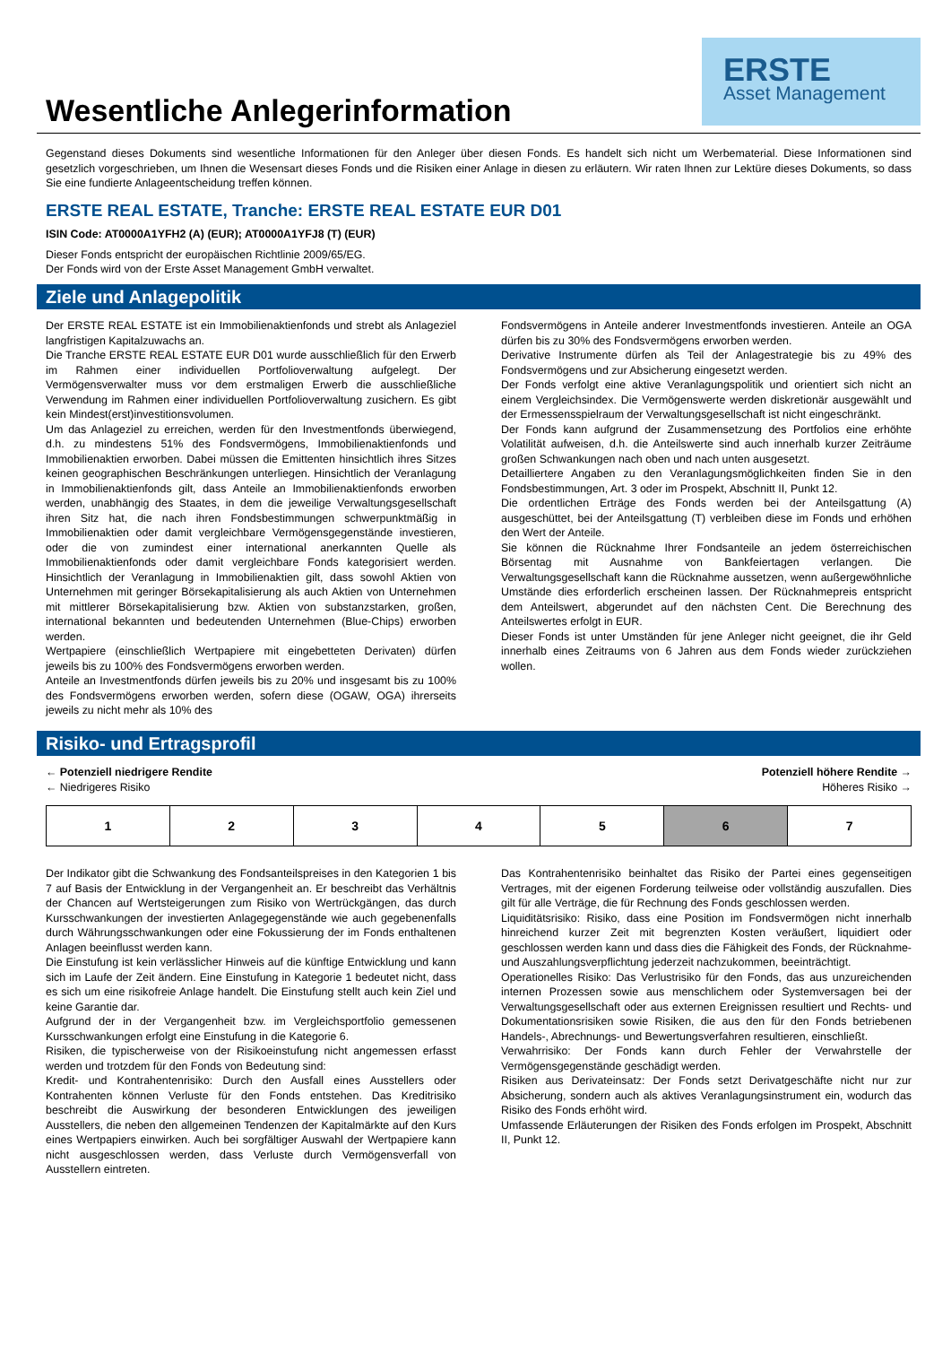Wesentliche Anlegerinformation
ERSTE
Asset Management
Gegenstand dieses Dokuments sind wesentliche Informationen für den Anleger über diesen Fonds. Es handelt sich nicht um Werbematerial. Diese Informationen sind gesetzlich vorgeschrieben, um Ihnen die Wesensart dieses Fonds und die Risiken einer Anlage in diesen zu erläutern. Wir raten Ihnen zur Lektüre dieses Dokuments, so dass Sie eine fundierte Anlageentscheidung treffen können.
ERSTE REAL ESTATE, Tranche: ERSTE REAL ESTATE EUR D01
ISIN Code: AT0000A1YFH2 (A) (EUR); AT0000A1YFJ8 (T) (EUR)
Dieser Fonds entspricht der europäischen Richtlinie 2009/65/EG.
Der Fonds wird von der Erste Asset Management GmbH verwaltet.
Ziele und Anlagepolitik
Der ERSTE REAL ESTATE ist ein Immobilienaktienfonds und strebt als Anlageziel langfristigen Kapitalzuwachs an.
Die Tranche ERSTE REAL ESTATE EUR D01 wurde ausschließlich für den Erwerb im Rahmen einer individuellen Portfolioverwaltung aufgelegt. Der Vermögensverwalter muss vor dem erstmaligen Erwerb die ausschließliche Verwendung im Rahmen einer individuellen Portfolioverwaltung zusichern. Es gibt kein Mindest(erst)investitionsvolumen.
Um das Anlageziel zu erreichen, werden für den Investmentfonds überwiegend, d.h. zu mindestens 51% des Fondsvermögens, Immobilienaktienfonds und Immobilienaktien erworben. Dabei müssen die Emittenten hinsichtlich ihres Sitzes keinen geographischen Beschränkungen unterliegen. Hinsichtlich der Veranlagung in Immobilienaktienfonds gilt, dass Anteile an Immobilienaktienfonds erworben werden, unabhängig des Staates, in dem die jeweilige Verwaltungsgesellschaft ihren Sitz hat, die nach ihren Fondsbestimmungen schwerpunktmäßig in Immobilienaktien oder damit vergleichbare Vermögensgegenstände investieren, oder die von zumindest einer international anerkannten Quelle als Immobilienaktienfonds oder damit vergleichbare Fonds kategorisiert werden. Hinsichtlich der Veranlagung in Immobilienaktien gilt, dass sowohl Aktien von Unternehmen mit geringer Börsekapitalisierung als auch Aktien von Unternehmen mit mittlerer Börsekapitalisierung bzw. Aktien von substanzstarken, großen, international bekannten und bedeutenden Unternehmen (Blue-Chips) erworben werden.
Wertpapiere (einschließlich Wertpapiere mit eingebetteten Derivaten) dürfen jeweils bis zu 100% des Fondsvermögens erworben werden.
Anteile an Investmentfonds dürfen jeweils bis zu 20% und insgesamt bis zu 100% des Fondsvermögens erworben werden, sofern diese (OGAW, OGA) ihrerseits jeweils zu nicht mehr als 10% des
Fondsvermögens in Anteile anderer Investmentfonds investieren. Anteile an OGA dürfen bis zu 30% des Fondsvermögens erworben werden.
Derivative Instrumente dürfen als Teil der Anlagestrategie bis zu 49% des Fondsvermögens und zur Absicherung eingesetzt werden.
Der Fonds verfolgt eine aktive Veranlagungspolitik und orientiert sich nicht an einem Vergleichsindex. Die Vermögenswerte werden diskretionär ausgewählt und der Ermessensspielraum der Verwaltungsgesellschaft ist nicht eingeschränkt.
Der Fonds kann aufgrund der Zusammensetzung des Portfolios eine erhöhte Volatilität aufweisen, d.h. die Anteilswerte sind auch innerhalb kurzer Zeiträume großen Schwankungen nach oben und nach unten ausgesetzt.
Detailliertere Angaben zu den Veranlagungsmöglichkeiten finden Sie in den Fondsbestimmungen, Art. 3 oder im Prospekt, Abschnitt II, Punkt 12.
Die ordentlichen Erträge des Fonds werden bei der Anteilsgattung (A) ausgeschüttet, bei der Anteilsgattung (T) verbleiben diese im Fonds und erhöhen den Wert der Anteile.
Sie können die Rücknahme Ihrer Fondsanteile an jedem österreichischen Börsentag mit Ausnahme von Bankfeiertagen verlangen. Die Verwaltungsgesellschaft kann die Rücknahme aussetzen, wenn außergewöhnliche Umstände dies erforderlich erscheinen lassen. Der Rücknahmepreis entspricht dem Anteilswert, abgerundet auf den nächsten Cent. Die Berechnung des Anteilswertes erfolgt in EUR.
Dieser Fonds ist unter Umständen für jene Anleger nicht geeignet, die ihr Geld innerhalb eines Zeitraums von 6 Jahren aus dem Fonds wieder zurückziehen wollen.
Risiko- und Ertragsprofil
← Potenziell niedrigere Rendite
← Niedrigeres Risiko
Potenziell höhere Rendite →
Höheres Risiko →
| 1 | 2 | 3 | 4 | 5 | 6 | 7 |
Der Indikator gibt die Schwankung des Fondsanteilspreises in den Kategorien 1 bis 7 auf Basis der Entwicklung in der Vergangenheit an. Er beschreibt das Verhältnis der Chancen auf Wertsteigerungen zum Risiko von Wertrückgängen, das durch Kursschwankungen der investierten Anlagegegenstände wie auch gegebenenfalls durch Währungsschwankungen oder eine Fokussierung der im Fonds enthaltenen Anlagen beeinflusst werden kann.
Die Einstufung ist kein verlässlicher Hinweis auf die künftige Entwicklung und kann sich im Laufe der Zeit ändern. Eine Einstufung in Kategorie 1 bedeutet nicht, dass es sich um eine risikofreie Anlage handelt. Die Einstufung stellt auch kein Ziel und keine Garantie dar.
Aufgrund der in der Vergangenheit bzw. im Vergleichsportfolio gemessenen Kursschwankungen erfolgt eine Einstufung in die Kategorie 6.
Risiken, die typischerweise von der Risikoeinstufung nicht angemessen erfasst werden und trotzdem für den Fonds von Bedeutung sind:
Kredit- und Kontrahentenrisiko: Durch den Ausfall eines Ausstellers oder Kontrahenten können Verluste für den Fonds entstehen. Das Kreditrisiko beschreibt die Auswirkung der besonderen Entwicklungen des jeweiligen Ausstellers, die neben den allgemeinen Tendenzen der Kapitalmärkte auf den Kurs eines Wertpapiers einwirken. Auch bei sorgfältiger Auswahl der Wertpapiere kann nicht ausgeschlossen werden, dass Verluste durch Vermögensverfall von Ausstellern eintreten.
Das Kontrahentenrisiko beinhaltet das Risiko der Partei eines gegenseitigen Vertrages, mit der eigenen Forderung teilweise oder vollständig auszufallen. Dies gilt für alle Verträge, die für Rechnung des Fonds geschlossen werden.
Liquiditätsrisiko: Risiko, dass eine Position im Fondsvermögen nicht innerhalb hinreichend kurzer Zeit mit begrenzten Kosten veräußert, liquidiert oder geschlossen werden kann und dass dies die Fähigkeit des Fonds, der Rücknahme- und Auszahlungsverpflichtung jederzeit nachzukommen, beeinträchtigt.
Operationelles Risiko: Das Verlustrisiko für den Fonds, das aus unzureichenden internen Prozessen sowie aus menschlichem oder Systemversagen bei der Verwaltungsgesellschaft oder aus externen Ereignissen resultiert und Rechts- und Dokumentationsrisiken sowie Risiken, die aus den für den Fonds betriebenen Handels-, Abrechnungs- und Bewertungsverfahren resultieren, einschließt.
Verwahrrisiko: Der Fonds kann durch Fehler der Verwahrstelle der Vermögensgegenstände geschädigt werden.
Risiken aus Derivateinsatz: Der Fonds setzt Derivatgeschäfte nicht nur zur Absicherung, sondern auch als aktives Veranlagungsinstrument ein, wodurch das Risiko des Fonds erhöht wird.
Umfassende Erläuterungen der Risiken des Fonds erfolgen im Prospekt, Abschnitt II, Punkt 12.